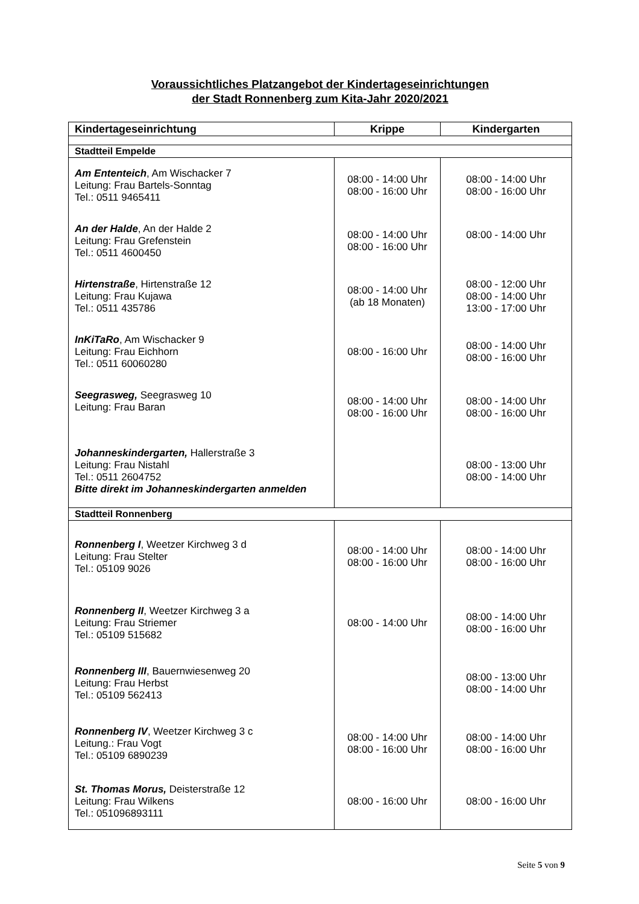Voraussichtliches Platzangebot der Kindertageseinrichtungen
der Stadt Ronnenberg zum Kita-Jahr 2020/2021
| Kindertageseinrichtung | Krippe | Kindergarten |
| --- | --- | --- |
| Stadtteil Empelde | | |
| Am Ententeich , Am Wischacker 7 Leitung: Frau Bartels-Sonntag Tel.: 0511 9465411 | 08:00 - 14:00 Uhr 08:00 - 16:00 Uhr | 08:00 - 14:00 Uhr 08:00 - 16:00 Uhr |
| An der Halde , An der Halde 2 Leitung: Frau Grefenstein Tel.: 0511 4600450 | 08:00 - 14:00 Uhr 08:00 - 16:00 Uhr | 08:00 - 14:00 Uhr |
| Hirtenstraße , Hirtenstraße 12 Leitung: Frau Kujawa Tel.: 0511 435786 | 08:00 - 14:00 Uhr (ab 18 Monaten) | 08:00 - 12:00 Uhr 08:00 - 14:00 Uhr 13:00 - 17:00 Uhr |
| InKiTaRo , Am Wischacker 9 Leitung: Frau Eichhorn Tel.: 0511 60060280 | 08:00 - 16:00 Uhr | 08:00 - 14:00 Uhr 08:00 - 16:00 Uhr |
| Seegrasweg, Seegrasweg 10 Leitung: Frau Baran | 08:00 - 14:00 Uhr 08:00 - 16:00 Uhr | 08:00 - 14:00 Uhr 08:00 - 16:00 Uhr |
| Johanneskindergarten, Hallerstraße 3 Leitung: Frau Nistahl Tel.: 0511 2604752 Bitte direkt im Johanneskindergarten anmelden | | 08:00 - 13:00 Uhr 08:00 - 14:00 Uhr |
| Stadtteil Ronnenberg | | |
| Ronnenberg I , Weetzer Kirchweg 3 d Leitung: Frau Stelter Tel.: 05109 9026 | 08:00 - 14:00 Uhr 08:00 - 16:00 Uhr | 08:00 - 14:00 Uhr 08:00 - 16:00 Uhr |
| Ronnenberg II , Weetzer Kirchweg 3 a Leitung: Frau Striemer Tel.: 05109 515682 | 08:00 - 14:00 Uhr | 08:00 - 14:00 Uhr 08:00 - 16:00 Uhr |
| Ronnenberg III , Bauernwiesenweg 20 Leitung: Frau Herbst Tel.: 05109 562413 | | 08:00 - 13:00 Uhr 08:00 - 14:00 Uhr |
| Ronnenberg IV , Weetzer Kirchweg 3 c Leitung.: Frau Vogt Tel.: 05109 6890239 | 08:00 - 14:00 Uhr 08:00 - 16:00 Uhr | 08:00 - 14:00 Uhr 08:00 - 16:00 Uhr |
| St. Thomas Morus, Deisterstraße 12 Leitung: Frau Wilkens Tel.: 051096893111 | 08:00 - 16:00 Uhr | 08:00 - 16:00 Uhr |
Seite 5 von 9